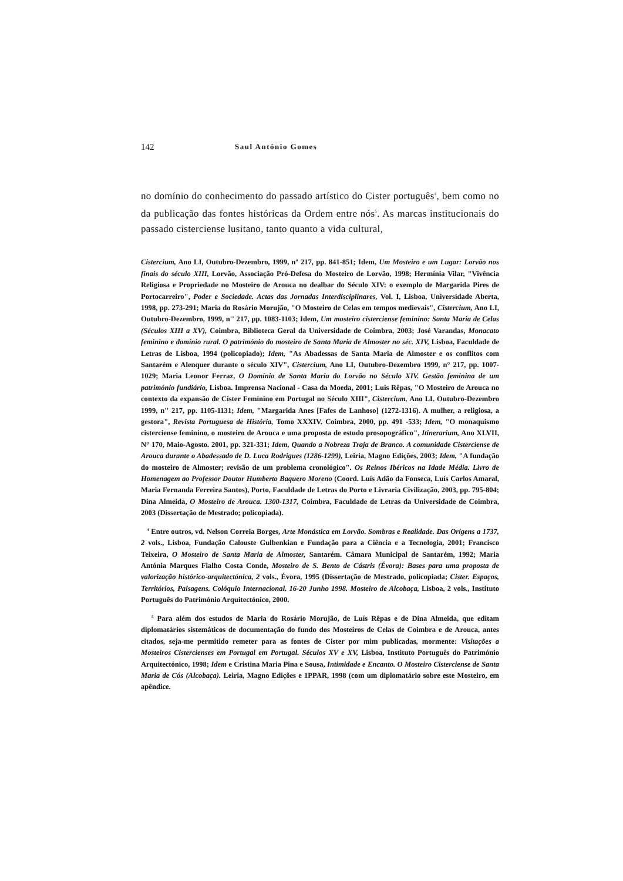142 Saul António Gomes
no domínio do conhecimento do passado artístico do Cister português<sup>4</sup>, bem como no da publicação das fontes históricas da Ordem entre nós<sup>5</sup>. As marcas institucionais do passado cisterciense lusitano, tanto quanto a vida cultural,
Cistercium, Ano LI, Outubro-Dezembro, 1999, nº 217, pp. 841-851; Idem, Um Mosteiro e um Lugar: Lorvão nos finais do século XIII, Lorvão, Associação Pró-Defesa do Mosteiro de Lorvão, 1998; Hermínia Vilar, "Vivência Religiosa e Propriedade no Mosteiro de Arouca no dealbar do Século XIV: o exemplo de Margarida Pires de Portocarreiro", Poder e Sociedade. Actas das Jornadas Interdisciplinares, Vol. I, Lisboa, Universidade Aberta, 1998, pp. 273-291; Maria do Rosário Morujão, "O Mosteiro de Celas em tempos medievais", Cistercium, Ano LI, Outubro-Dezembro, 1999, n'' 217, pp. 1083-1103; Idem, Um mosteiro cisterciense feminino: Santa Maria de Celas (Séculos XIII a XV), Coimbra, Biblioteca Geral da Universidade de Coimbra, 2003; José Varandas, Monacato feminino e domínio rural. O património do mosteiro de Santa Maria de Almoster no séc. XIV, Lisboa, Faculdade de Letras de Lisboa, 1994 (policopiado); Idem, "As Abadessas de Santa Maria de Almoster e os conflitos com Santarém e Alenquer durante o século XIV", Cistercium, Ano LI, Outubro-Dezembro 1999, n° 217, pp. 1007-1029; Maria Leonor Ferraz, O Domínio de Santa Maria do Lorvão no Século XIV. Gestão feminina de um património fundiário, Lisboa. Imprensa Nacional - Casa da Moeda, 2001; Luis Rêpas, "O Mosteiro de Arouca no contexto da expansão de Cister Feminino em Portugal no Século XIII", Cistercium, Ano LI. Outubro-Dezembro 1999, n'' 217, pp. 1105-1131; Idem, "Margarida Anes [Fafes de Lanhoso] (1272-1316). A mulher, a religiosa, a gestora", Revista Portuguesa de História, Tomo XXXIV. Coimbra, 2000, pp. 491 -533; Idem, "O monaquismo cisterciense feminino, o mosteiro de Arouca e uma proposta de estudo prosopográfico", Itinerarium, Ano XLVII, N° 170, Maio-Agosto. 2001, pp. 321-331; Idem, Quando a Nobreza Traja de Branco. A comunidade Cisterciense de Arouca durante o Abadessado de D. Luca Rodrigues (1286-1299), Leiria, Magno Edições, 2003; Idem, "A fundação do mosteiro de Almoster; revisão de um problema cronológico". Os Reinos Ibéricos na Idade Média. Livro de Homenagem ao Professor Doutor Humberto Baquero Moreno (Coord. Luís Adão da Fonseca, Luís Carlos Amaral, Maria Fernanda Ferreira Santos), Porto, Faculdade de Letras do Porto e Livraria Civilização, 2003, pp. 795-804; Dina Almeida, O Mosteiro de Arouca. 1300-1317, Coimbra, Faculdade de Letras da Universidade de Coimbra, 2003 (Dissertação de Mestrado; policopiada).
<sup>4</sup> Entre outros, vd. Nelson Correia Borges, Arte Monástica em Lorvão. Sombras e Realidade. Das Origens a 1737, 2 vols., Lisboa, Fundação Calouste Gulbenkian e Fundação para a Ciência e a Tecnologia, 2001; Francisco Teixeira, O Mosteiro de Santa Maria de Almoster, Santarém. Câmara Municipal de Santarém, 1992; Maria Antónia Marques Fialho Costa Conde, Mosteiro de S. Bento de Cástris (Évora): Bases para uma proposta de valorização histórico-arquitectónica, 2 vols., Évora, 1995 (Dissertação de Mestrado, policopiada; Cister. Espaços, Territórios, Paisagens. Colóquio Internacional. 16-20 Junho 1998. Mosteiro de Alcobaça, Lisboa, 2 vols., Instituto Português do Património Arquitectónico, 2000.
<sup>5</sup> Para além dos estudos de Maria do Rosário Morujão, de Luís Rêpas e de Dina Almeida, que editam diplomatários sistemáticos de documentação do fundo dos Mosteiros de Celas de Coimbra e de Arouca, antes citados, seja-me permitido remeter para as fontes de Cister por mim publicadas, mormente: Visitações a Mosteiros Cistercienses em Portugal em Portugal. Séculos XV e XV, Lisboa, Instituto Português do Património Arquitectónico, 1998; Idem e Cristina Maria Pina e Sousa, Intimidade e Encanto. O Mosteiro Cisterciense de Santa Maria de Cós (Alcobaça). Leiria, Magno Edições e 1PPAR, 1998 (com um diplomatário sobre este Mosteiro, em apêndice.